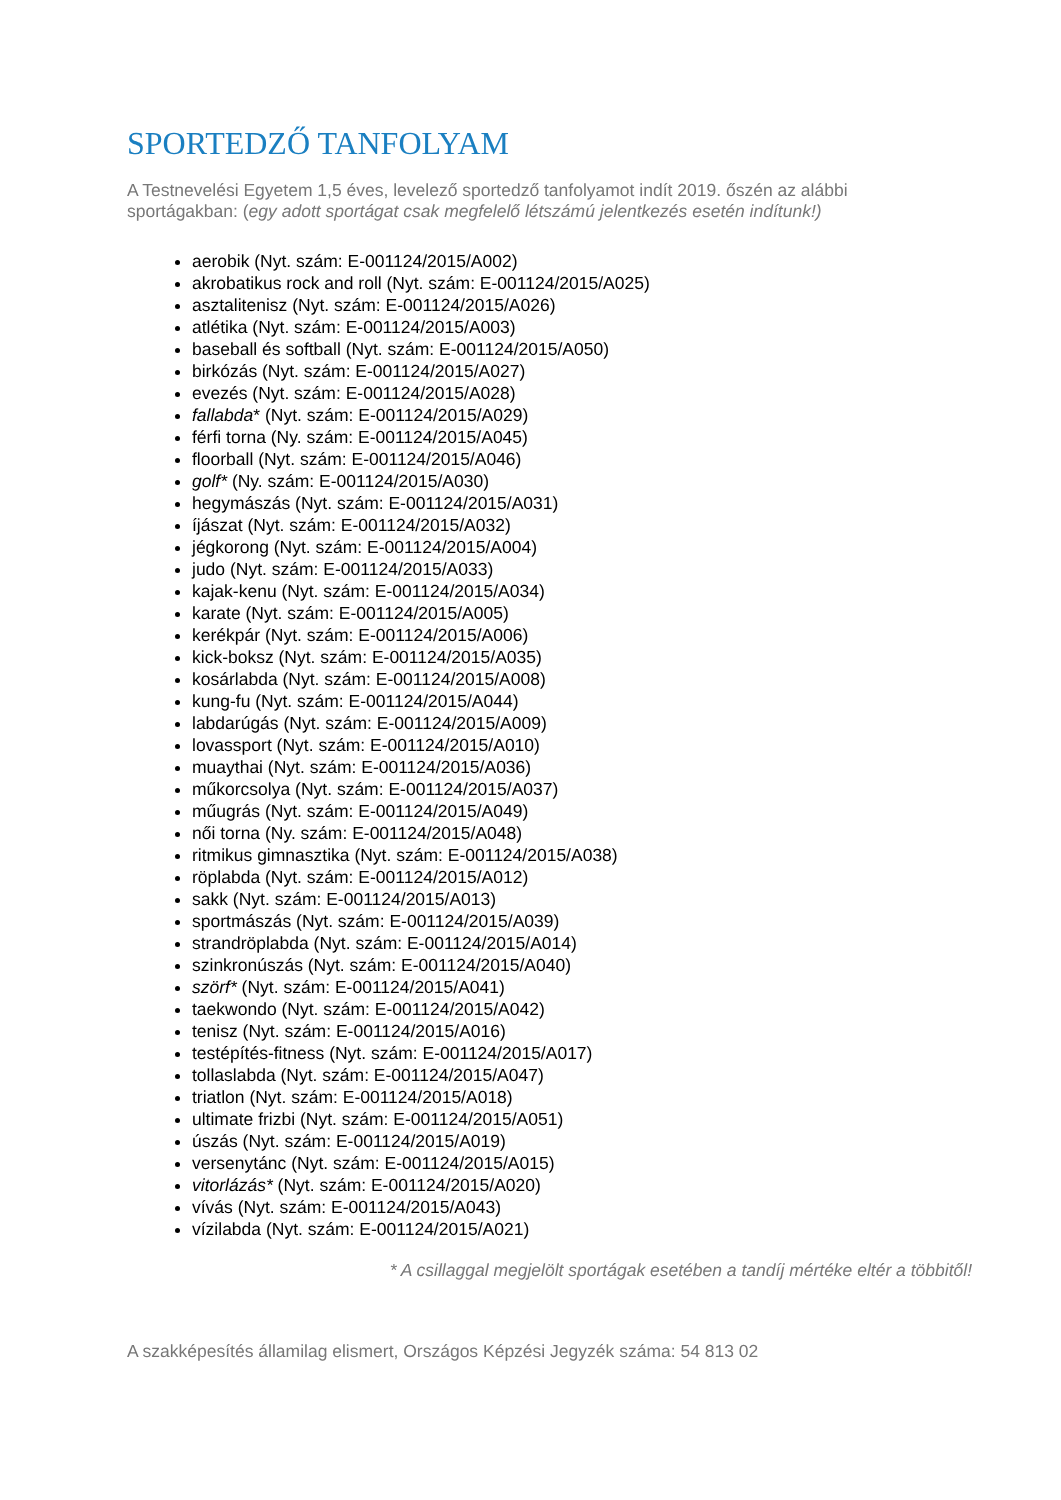SPORTEDZŐ TANFOLYAM
A Testnevelési Egyetem 1,5 éves, levelező sportedző tanfolyamot indít 2019. őszén az alábbi sportágakban: (egy adott sportágat csak megfelelő létszámú jelentkezés esetén indítunk!)
aerobik (Nyt. szám: E-001124/2015/A002)
akrobatikus rock and roll (Nyt. szám: E-001124/2015/A025)
asztalitenisz (Nyt. szám: E-001124/2015/A026)
atlétika (Nyt. szám: E-001124/2015/A003)
baseball és softball (Nyt. szám: E-001124/2015/A050)
birkózás (Nyt. szám: E-001124/2015/A027)
evezés (Nyt. szám: E-001124/2015/A028)
fallabda* (Nyt. szám: E-001124/2015/A029)
férfi torna (Ny. szám: E-001124/2015/A045)
floorball (Nyt. szám: E-001124/2015/A046)
golf* (Ny. szám: E-001124/2015/A030)
hegymászás (Nyt. szám: E-001124/2015/A031)
íjászat (Nyt. szám: E-001124/2015/A032)
jégkorong (Nyt. szám: E-001124/2015/A004)
judo (Nyt. szám: E-001124/2015/A033)
kajak-kenu (Nyt. szám: E-001124/2015/A034)
karate (Nyt. szám: E-001124/2015/A005)
kerékpár (Nyt. szám: E-001124/2015/A006)
kick-boksz (Nyt. szám: E-001124/2015/A035)
kosárlabda (Nyt. szám: E-001124/2015/A008)
kung-fu (Nyt. szám: E-001124/2015/A044)
labdarúgás (Nyt. szám: E-001124/2015/A009)
lovassport (Nyt. szám: E-001124/2015/A010)
muaythai (Nyt. szám: E-001124/2015/A036)
műkorcsolya (Nyt. szám: E-001124/2015/A037)
műugrás (Nyt. szám: E-001124/2015/A049)
női torna (Ny. szám: E-001124/2015/A048)
ritmikus gimnasztika (Nyt. szám: E-001124/2015/A038)
röplabda (Nyt. szám: E-001124/2015/A012)
sakk (Nyt. szám: E-001124/2015/A013)
sportmászás (Nyt. szám: E-001124/2015/A039)
strandröplabda (Nyt. szám: E-001124/2015/A014)
szinkronúszás (Nyt. szám: E-001124/2015/A040)
szörf* (Nyt. szám: E-001124/2015/A041)
taekwondo (Nyt. szám: E-001124/2015/A042)
tenisz (Nyt. szám: E-001124/2015/A016)
testépítés-fitness (Nyt. szám: E-001124/2015/A017)
tollaslabda (Nyt. szám: E-001124/2015/A047)
triatlon (Nyt. szám: E-001124/2015/A018)
ultimate frizbi (Nyt. szám: E-001124/2015/A051)
úszás (Nyt. szám: E-001124/2015/A019)
versenytánc (Nyt. szám: E-001124/2015/A015)
vitorlázás* (Nyt. szám: E-001124/2015/A020)
vívás (Nyt. szám: E-001124/2015/A043)
vízilabda (Nyt. szám: E-001124/2015/A021)
* A csillaggal megjelölt sportágak esetében a tandíj mértéke eltér a többitől!
A szakképesítés államilag elismert, Országos Képzési Jegyzék száma: 54 813 02